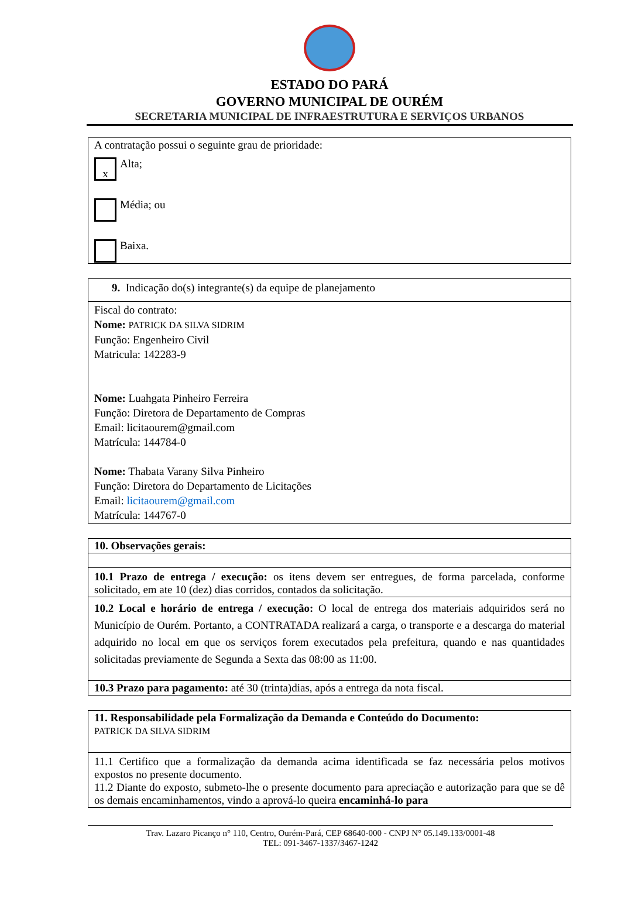ESTADO DO PARÁ
GOVERNO MUNICIPAL DE OURÉM
SECRETARIA MUNICIPAL DE INFRAESTRUTURA E SERVIÇOS URBANOS
| A contratação possui o seguinte grau de prioridade: x Alta; Média; ou Baixa. |
| 9. Indicação do(s) integrante(s) da equipe de planejamento |
| Fiscal do contrato: Nome: PATRICK DA SILVA SIDRIM Função: Engenheiro Civil Matricula: 142283-9 Nome: Luahgata Pinheiro Ferreira Função: Diretora de Departamento de Compras Email: licitaourem@gmail.com Matrícula: 144784-0 Nome: Thabata Varany Silva Pinheiro Função: Diretora do Departamento de Licitações Email: licitaourem@gmail.com Matrícula: 144767-0 |
| 10. Observações gerais: |
| 10.1 Prazo de entrega / execução: os itens devem ser entregues, de forma parcelada, conforme solicitado, em ate 10 (dez) dias corridos, contados da solicitação. |
| 10.2 Local e horário de entrega / execução: O local de entrega dos materiais adquiridos será no Município de Ourém. Portanto, a CONTRATADA realizará a carga, o transporte e a descarga do material adquirido no local em que os serviços forem executados pela prefeitura, quando e nas quantidades solicitadas previamente de Segunda a Sexta das 08:00 as 11:00. |
| 10.3 Prazo para pagamento: até 30 (trinta)dias, após a entrega da nota fiscal. |
| 11. Responsabilidade pela Formalização da Demanda e Conteúdo do Documento: PATRICK DA SILVA SIDRIM |
| 11.1 Certifico que a formalização da demanda acima identificada se faz necessária pelos motivos expostos no presente documento. 11.2 Diante do exposto, submeto-lhe o presente documento para apreciação e autorização para que se dê os demais encaminhamentos, vindo a aprová-lo queira encaminhá-lo para |
Trav. Lazaro Picanço n° 110, Centro, Ourém-Pará, CEP 68640-000 - CNPJ N° 05.149.133/0001-48
TEL: 091-3467-1337/3467-1242